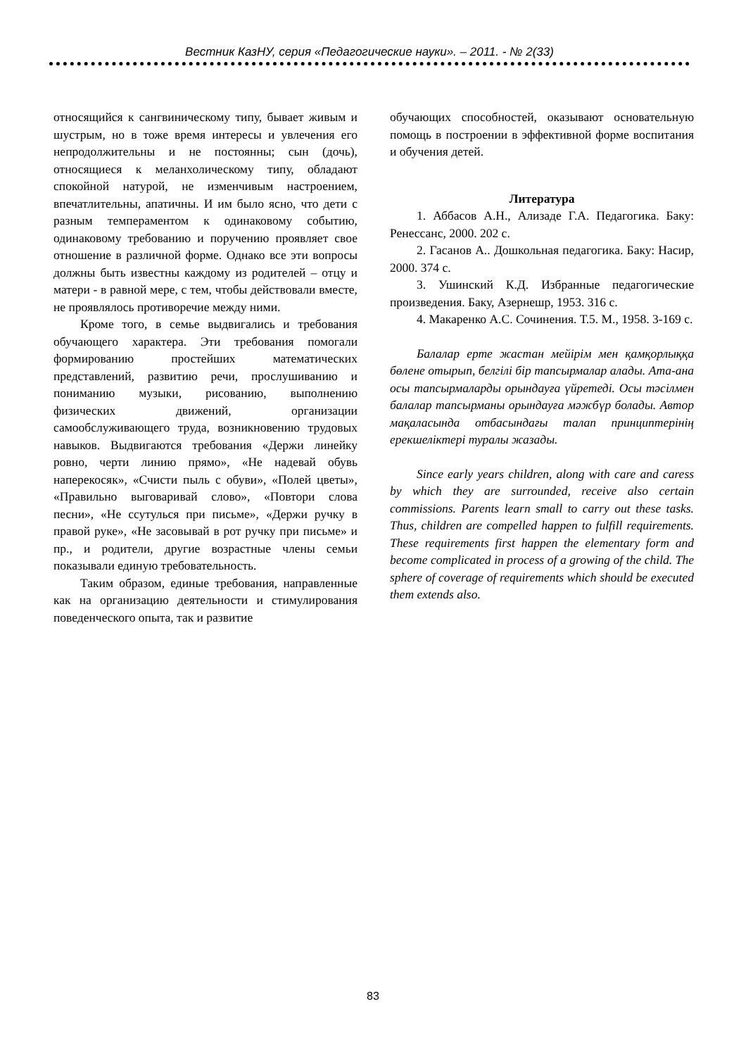Вестник КазНУ, серия «Педагогические науки». – 2011. - № 2(33)
относящийся к сангвиническому типу, бывает живым и шустрым, но в тоже время интересы и увлечения его непродолжительны и не постоянны; сын (дочь), относящиеся к меланхолическому типу, обладают спокойной натурой, не изменчивым настроением, впечатлительны, апатичны. И им было ясно, что дети с разным темпераментом к одинаковому событию, одинаковому требованию и поручению проявляет свое отношение в различной форме. Однако все эти вопросы должны быть известны каждому из родителей – отцу и матери - в равной мере, с тем, чтобы действовали вместе, не проявлялось противоречие между ними.
Кроме того, в семье выдвигались и требования обучающего характера. Эти требования помогали формированию простейших математических представлений, развитию речи, прослушиванию и пониманию музыки, рисованию, выполнению физических движений, организации самообслуживающего труда, возникновению трудовых навыков. Выдвигаются требования «Держи линейку ровно, черти линию прямо», «Не надевай обувь наперекосяк», «Счисти пыль с обуви», «Полей цветы», «Правильно выговаривай слово», «Повтори слова песни», «Не ссутулься при письме», «Держи ручку в правой руке», «Не засовывай в рот ручку при письме» и пр., и родители, другие возрастные члены семьи показывали единую требовательность.
Таким образом, единые требования, направленные как на организацию деятельности и стимулирования поведенческого опыта, так и развитие
обучающих способностей, оказывают основательную помощь в построении в эффективной форме воспитания и обучения детей.
Литература
1. Аббасов А.Н., Ализаде Г.А. Педагогика. Баку: Ренессанс, 2000. 202 с.
2. Гасанов А.. Дошкольная педагогика. Баку: Насир, 2000. 374 с.
3. Ушинский К.Д. Избранные педагогические произведения. Баку, Азернешр, 1953. 316 с.
4. Макаренко А.С. Сочинения. Т.5. М., 1958. 3-169 с.
Балалар ерте жастан мейірім мен қамқорлыққа бөлене отырып, белгілі бір тапсырмалар алады. Ата-ана осы тапсырмаларды орындауға үйретеді. Осы тәсілмен балалар тапсырманы орындауға мәжбүр болады. Автор мақаласында отбасындағы талап принциптерінің ерекшеліктері туралы жазады.
Since early years children, along with care and caress by which they are surrounded, receive also certain commissions. Parents learn small to carry out these tasks. Thus, children are compelled happen to fulfill requirements. These requirements first happen the elementary form and become complicated in process of a growing of the child. The sphere of coverage of requirements which should be executed them extends also.
83